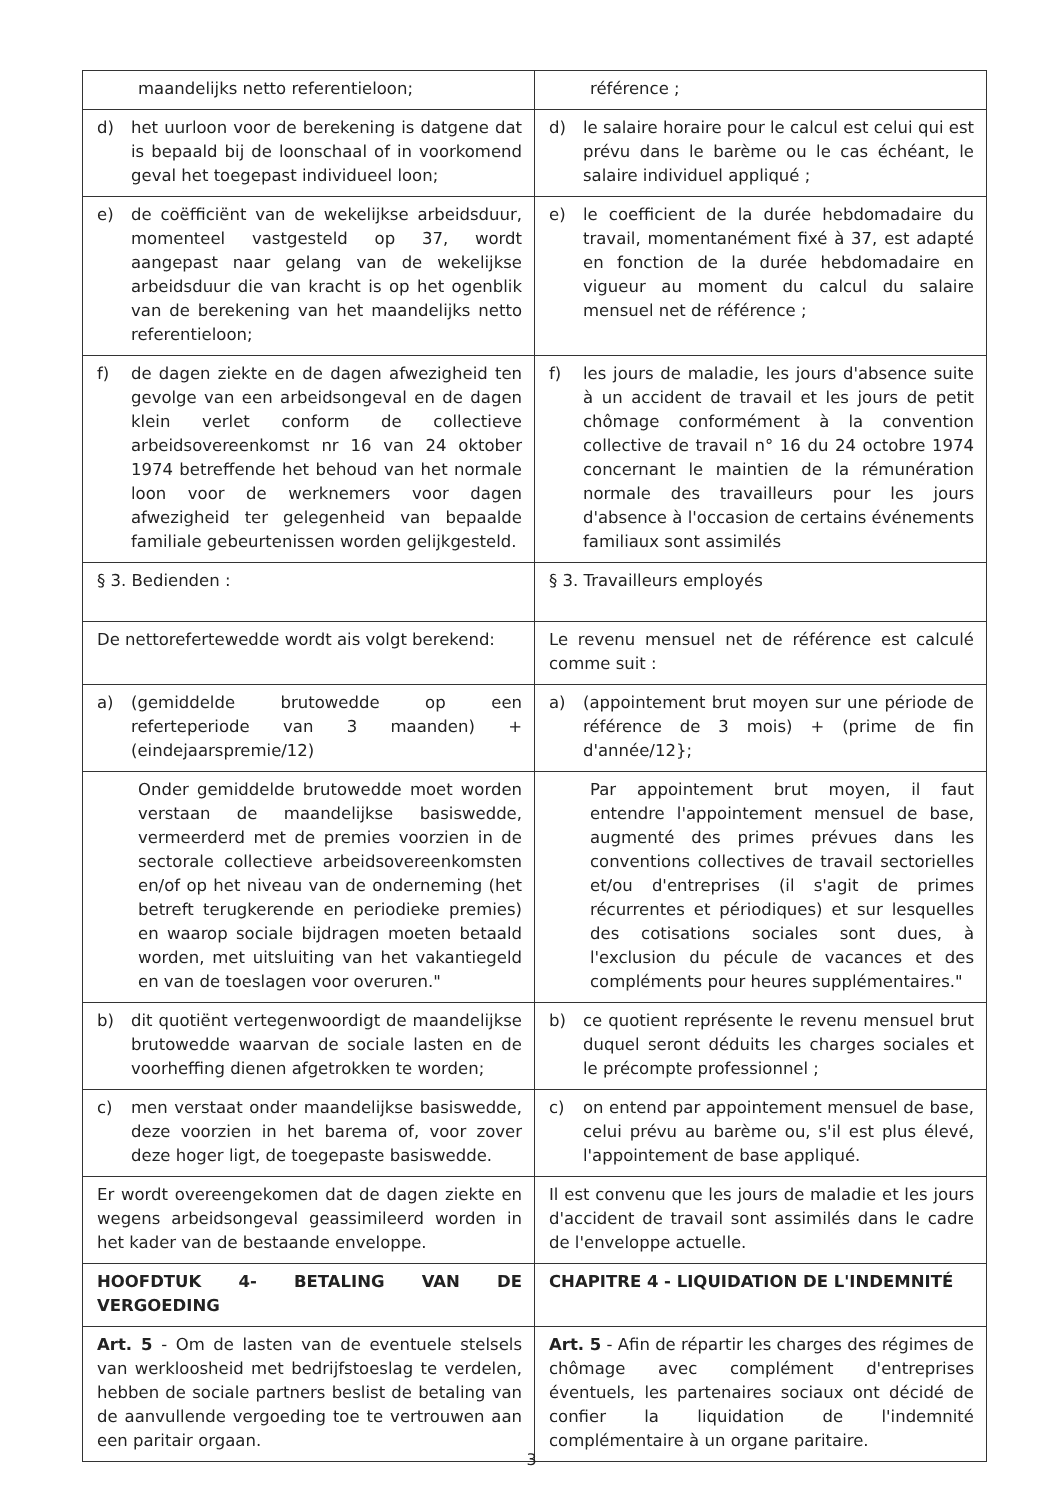| maandelijks netto referentieloon; | référence ; |
| d) het uurloon voor de berekening is datgene dat is bepaald bij de loonschaal of in voorkomend geval het toegepast individueel loon; | d) le salaire horaire pour le calcul est celui qui est prévu dans le barème ou le cas échéant, le salaire individuel appliqué ; |
| e) de coëfficiënt van de wekelijkse arbeidsduur, momenteel vastgesteld op 37, wordt aangepast naar gelang van de wekelijkse arbeidsduur die van kracht is op het ogenblik van de berekening van het maandelijks netto referentieloon; | e) le coefficient de la durée hebdomadaire du travail, momentanément fixé à 37, est adapté en fonction de la durée hebdomadaire en vigueur au moment du calcul du salaire mensuel net de référence ; |
| f) de dagen ziekte en de dagen afwezigheid ten gevolge van een arbeidsongeval en de dagen klein verlet conform de collectieve arbeidsovereenkomst nr 16 van 24 oktober 1974 betreffende het behoud van het normale loon voor de werknemers voor dagen afwezigheid ter gelegenheid van bepaalde familiale gebeurtenissen worden gelijkgesteld. | f) les jours de maladie, les jours d'absence suite à un accident de travail et les jours de petit chômage conformément à la convention collective de travail n° 16 du 24 octobre 1974 concernant le maintien de la rémunération normale des travailleurs pour les jours d'absence à l'occasion de certains événements familiaux sont assimilés |
| § 3. Bedienden : | § 3. Travailleurs employés |
| De nettorefertewedde wordt ais volgt berekend: | Le revenu mensuel net de référence est calculé comme suit : |
| a) (gemiddelde brutowedde op een referteperiode van 3 maanden) + (eindejaarspremie/12) | a) (appointement brut moyen sur une période de référence de 3 mois) + (prime de fin d'année/12}; |
| Onder gemiddelde brutowedde moet worden verstaan de maandelijkse basiswedde, vermeerderd met de premies voorzien in de sectorale collectieve arbeidsovereenkomsten en/of op het niveau van de onderneming (het betreft terugkerende en periodieke premies) en waarop sociale bijdragen moeten betaald worden, met uitsluiting van het vakantiegeld en van de toeslagen voor overuren." | Par appointement brut moyen, il faut entendre l'appointement mensuel de base, augmenté des primes prévues dans les conventions collectives de travail sectorielles et/ou d'entreprises (il s'agit de primes récurrentes et périodiques) et sur lesquelles des cotisations sociales sont dues, à l'exclusion du pécule de vacances et des compléments pour heures supplémentaires." |
| b) dit quotiënt vertegenwoordigt de maandelijkse brutowedde waarvan de sociale lasten en de voorheffing dienen afgetrokken te worden; | b) ce quotient représente le revenu mensuel brut duquel seront déduits les charges sociales et le précompte professionnel ; |
| c) men verstaat onder maandelijkse basiswedde, deze voorzien in het barema of, voor zover deze hoger ligt, de toegepaste basiswedde. | c) on entend par appointement mensuel de base, celui prévu au barème ou, s'il est plus élevé, l'appointement de base appliqué. |
| Er wordt overeengekomen dat de dagen ziekte en wegens arbeidsongeval geassimileerd worden in het kader van de bestaande enveloppe. | Il est convenu que les jours de maladie et les jours d'accident de travail sont assimilés dans le cadre de l'enveloppe actuelle. |
| HOOFDTUK 4- BETALING VAN DE VERGOEDING | CHAPITRE 4 - LIQUIDATION DE L'INDEMNITÉ |
| Art. 5 - Om de lasten van de eventuele stelsels van werkloosheid met bedrijfstoeslag te verdelen, hebben de sociale partners beslist de betaling van de aanvullende vergoeding toe te vertrouwen aan een paritair orgaan. | Art. 5 - Afin de répartir les charges des régimes de chômage avec complément d'entreprises éventuels, les partenaires sociaux ont décidé de confier la liquidation de l'indemnité complémentaire à un organe paritaire. |
3